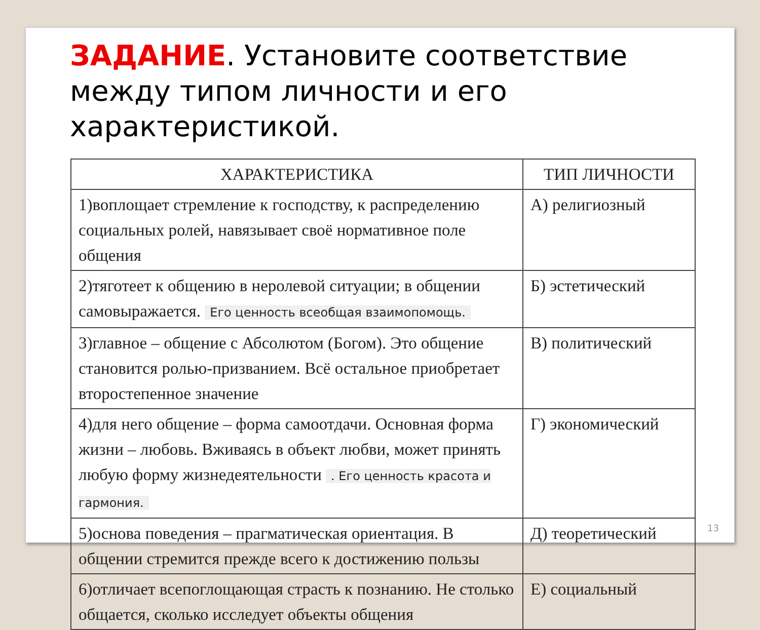ЗАДАНИЕ. Установите соответствие между типом личности и его характеристикой.
| ХАРАКТЕРИСТИКА | ТИП ЛИЧНОСТИ |
| --- | --- |
| 1)воплощает стремление к господству, к распределению социальных ролей, навязывает своё нормативное поле общения | А) религиозный |
| 2)тяготеет к общению в неролевой ситуации; в общении самовыражается. Его ценность всеобщая взаимопомощь. | Б) эстетический |
| 3)главное – общение с Абсолютом (Богом). Это общение становится ролью-призванием. Всё остальное приобретает второстепенное значение | В) политический |
| 4)для него общение – форма самоотдачи. Основная форма жизни – любовь. Вживаясь в объект любви, может принять любую форму жизнедеятельности . Его ценность красота и гармония. | Г) экономический |
| 5)основа поведения – прагматическая ориентация. В общении стремится прежде всего к достижению пользы | Д) теоретический |
| 6)отличает всепоглощающая страсть к познанию. Не столько общается, сколько исследует объекты общения | Е) социальный |
13